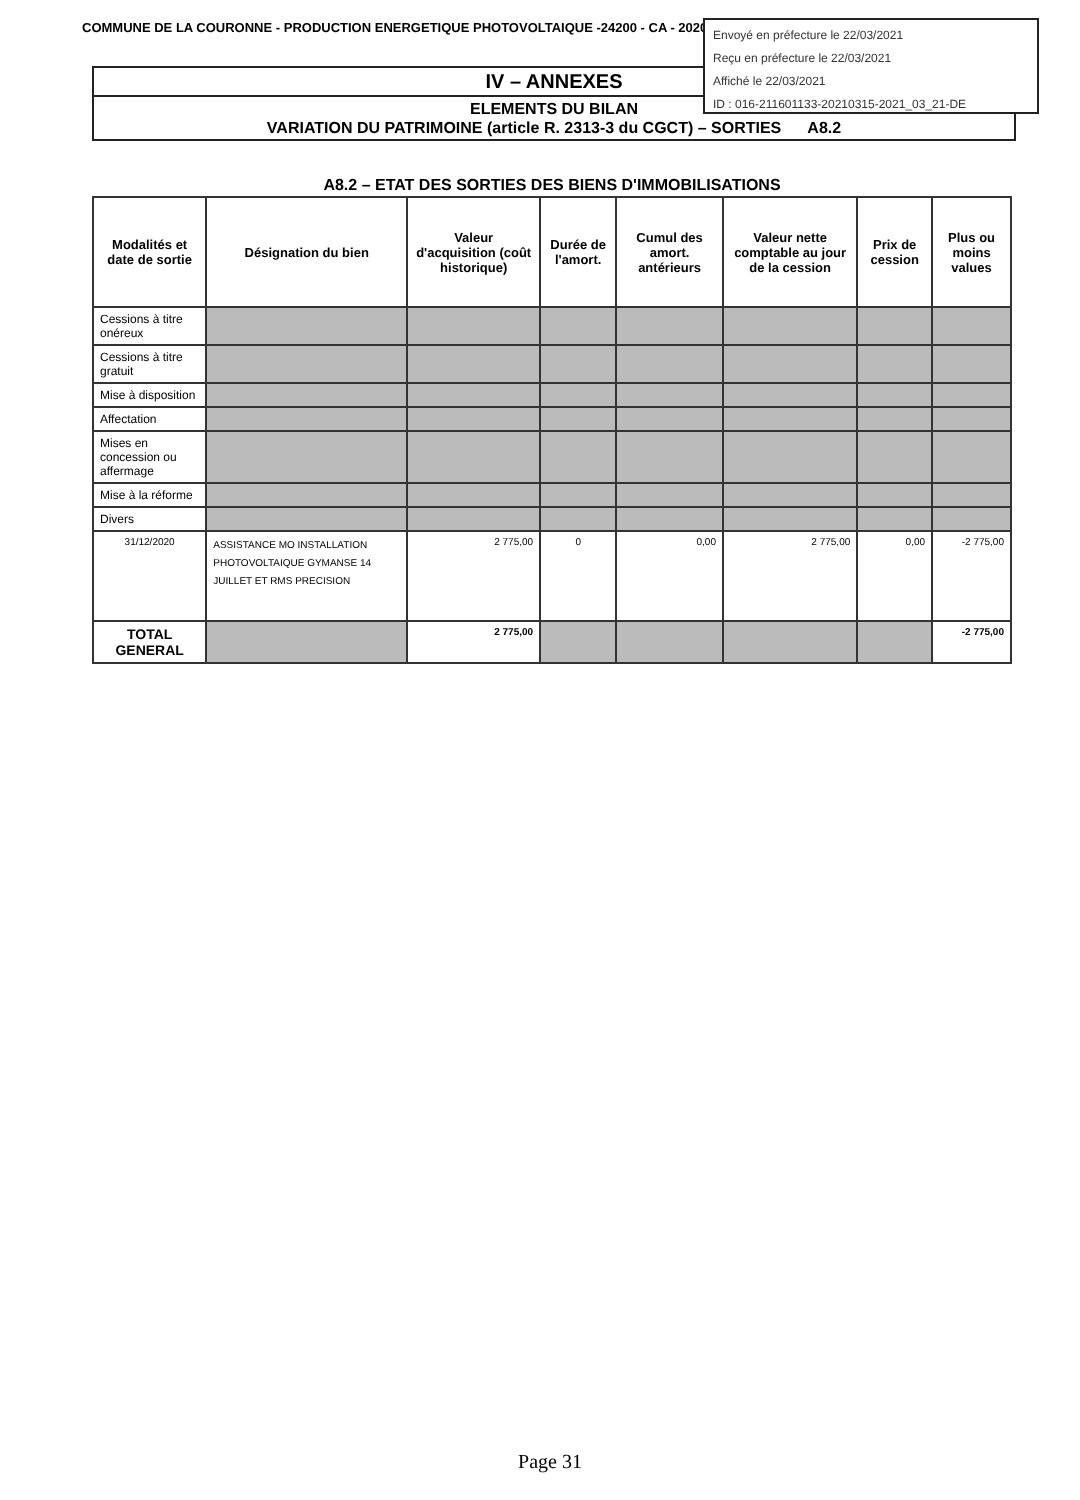COMMUNE DE LA COURONNE - PRODUCTION ENERGETIQUE PHOTOVOLTAIQUE -24200 - CA - 2020
IV – ANNEXES
ELEMENTS DU BILAN
VARIATION DU PATRIMOINE (article R. 2313-3 du CGCT) – SORTIES A8.2
Envoyé en préfecture le 22/03/2021
Reçu en préfecture le 22/03/2021
Affiché le 22/03/2021
ID : 016-211601133-20210315-2021_03_21-DE
A8.2 – ETAT DES SORTIES DES BIENS D'IMMOBILISATIONS
| Modalités et date de sortie | Désignation du bien | Valeur d'acquisition (coût historique) | Durée de l'amort. | Cumul des amort. antérieurs | Valeur nette comptable au jour de la cession | Prix de cession | Plus ou moins values |
| --- | --- | --- | --- | --- | --- | --- | --- |
| Cessions à titre onéreux | | | | | | | |
| Cessions à titre gratuit | | | | | | | |
| Mise à disposition | | | | | | | |
| Affectation | | | | | | | |
| Mises en concession ou affermage | | | | | | | |
| Mise à la réforme | | | | | | | |
| Divers | | | | | | | |
| 31/12/2020 | ASSISTANCE MO INSTALLATION PHOTOVOLTAIQUE GYMANSE 14 JUILLET ET RMS PRECISION | 2 775,00 | 0 | 0,00 | 2 775,00 | 0,00 | -2 775,00 |
| TOTAL GENERAL | | 2 775,00 | | | | | -2 775,00 |
Page 31